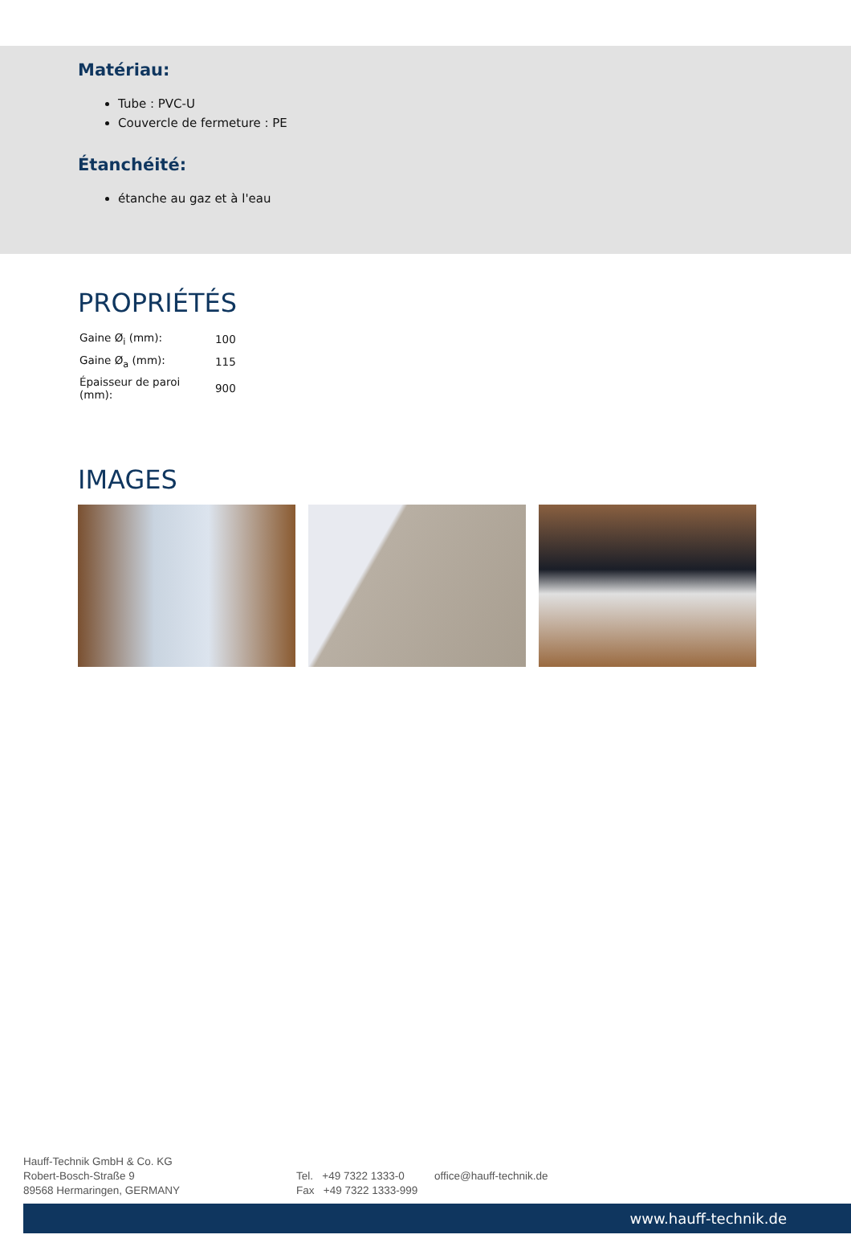Matériau:
Tube : PVC-U
Couvercle de fermeture : PE
Étanchéité:
étanche au gaz et à l'eau
PROPRIÉTÉS
| Gaine Ø<sub>i</sub> (mm): | 100 |
| Gaine Ø<sub>a</sub> (mm): | 115 |
| Épaisseur de paroi (mm): | 900 |
IMAGES
Hauff-Technik GmbH & Co. KG
Robert-Bosch-Straße 9
89568 Hermaringen, GERMANY
Tel. +49 7322 1333-0
Fax +49 7322 1333-999
office@hauff-technik.de
www.hauff-technik.de